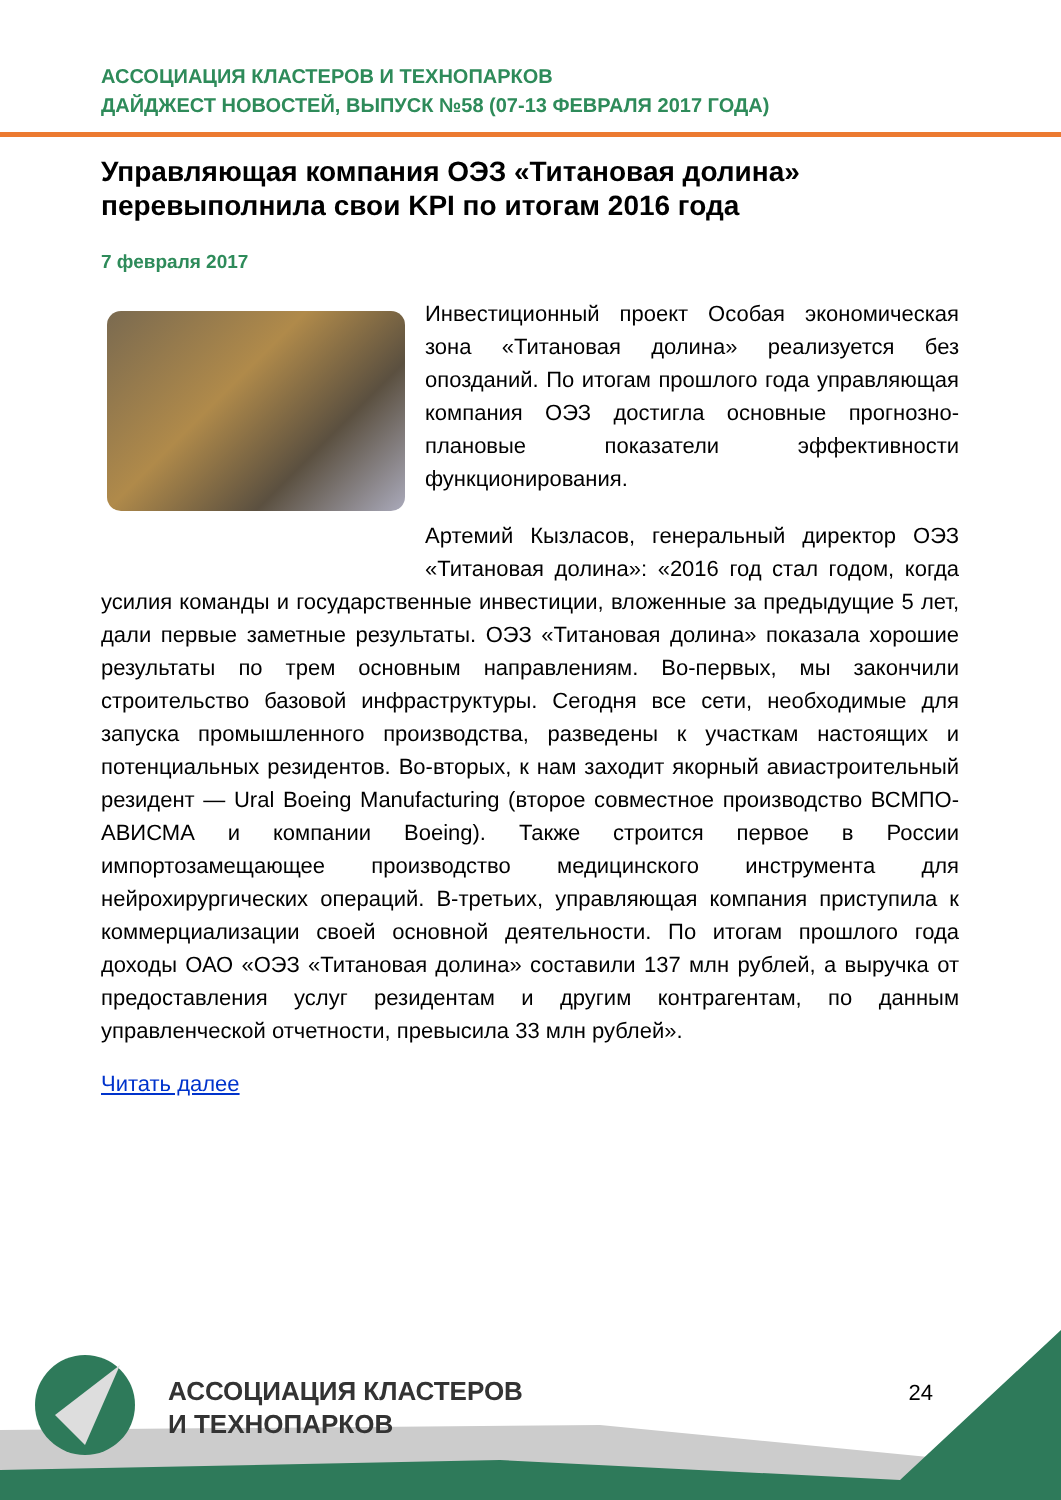АССОЦИАЦИЯ КЛАСТЕРОВ И ТЕХНОПАРКОВ
ДАЙДЖЕСТ НОВОСТЕЙ, ВЫПУСК №58 (07-13 ФЕВРАЛЯ 2017 ГОДА)
Управляющая компания ОЭЗ «Титановая долина» перевыполнила свои KPI по итогам 2016 года
7 февраля 2017
Инвестиционный проект Особая экономическая зона «Титановая долина» реализуется без опозданий. По итогам прошлого года управляющая компания ОЭЗ достигла основные прогнозно-плановые показатели эффективности функционирования.
Артемий Кызласов, генеральный директор ОЭЗ «Титановая долина»: «2016 год стал годом, когда усилия команды и государственные инвестиции, вложенные за предыдущие 5 лет, дали первые заметные результаты. ОЭЗ «Титановая долина» показала хорошие результаты по трем основным направлениям. Во-первых, мы закончили строительство базовой инфраструктуры. Сегодня все сети, необходимые для запуска промышленного производства, разведены к участкам настоящих и потенциальных резидентов. Во-вторых, к нам заходит якорный авиастроительный резидент — Ural Boeing Manufacturing (второе совместное производство ВСМПО-АВИСМА и компании Boeing). Также строится первое в России импортозамещающее производство медицинского инструмента для нейрохирургических операций. В-третьих, управляющая компания приступила к коммерциализации своей основной деятельности. По итогам прошлого года доходы ОАО «ОЭЗ «Титановая долина» составили 137 млн рублей, а выручка от предоставления услуг резидентам и другим контрагентам, по данным управленческой отчетности, превысила 33 млн рублей».
Читать далее
АССОЦИАЦИЯ КЛАСТЕРОВ
И ТЕХНОПАРКОВ
24